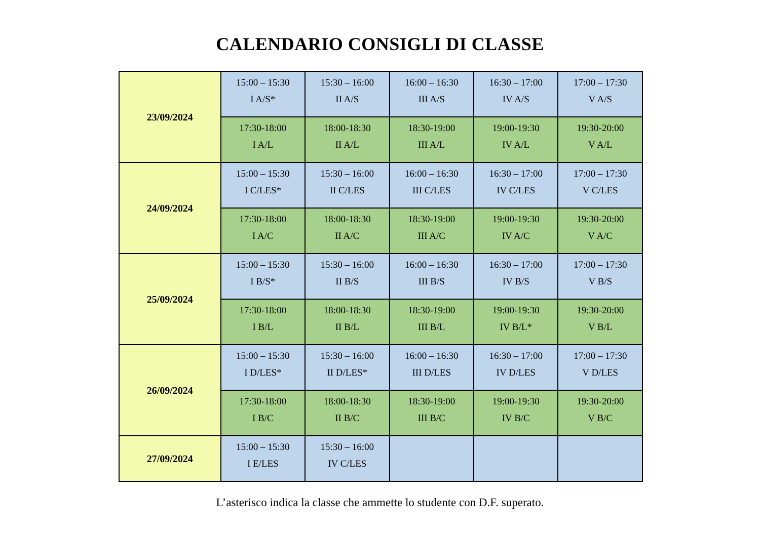CALENDARIO CONSIGLI DI CLASSE
| 23/09/2024 | 15:00 – 15:30 I A/S* | 15:30 – 16:00 II A/S | 16:00 – 16:30 III A/S | 16:30 – 17:00 IV A/S | 17:00 – 17:30 V A/S |
| | 17:30-18:00 I A/L | 18:00-18:30 II A/L | 18:30-19:00 III A/L | 19:00-19:30 IV A/L | 19:30-20:00 V A/L |
| 24/09/2024 | 15:00 – 15:30 I C/LES* | 15:30 – 16:00 II C/LES | 16:00 – 16:30 III C/LES | 16:30 – 17:00 IV C/LES | 17:00 – 17:30 V C/LES |
| | 17:30-18:00 I A/C | 18:00-18:30 II A/C | 18:30-19:00 III A/C | 19:00-19:30 IV A/C | 19:30-20:00 V A/C |
| 25/09/2024 | 15:00 – 15:30 I B/S* | 15:30 – 16:00 II B/S | 16:00 – 16:30 III B/S | 16:30 – 17:00 IV B/S | 17:00 – 17:30 V B/S |
| | 17:30-18:00 I B/L | 18:00-18:30 II B/L | 18:30-19:00 III B/L | 19:00-19:30 IV B/L* | 19:30-20:00 V B/L |
| 26/09/2024 | 15:00 – 15:30 I D/LES* | 15:30 – 16:00 II D/LES* | 16:00 – 16:30 III D/LES | 16:30 – 17:00 IV D/LES | 17:00 – 17:30 V D/LES |
| | 17:30-18:00 I B/C | 18:00-18:30 II B/C | 18:30-19:00 III B/C | 19:00-19:30 IV B/C | 19:30-20:00 V B/C |
| 27/09/2024 | 15:00 – 15:30 I E/LES | 15:30 – 16:00 IV C/LES | | | |
L’asterisco indica la classe che ammette lo studente con D.F. superato.